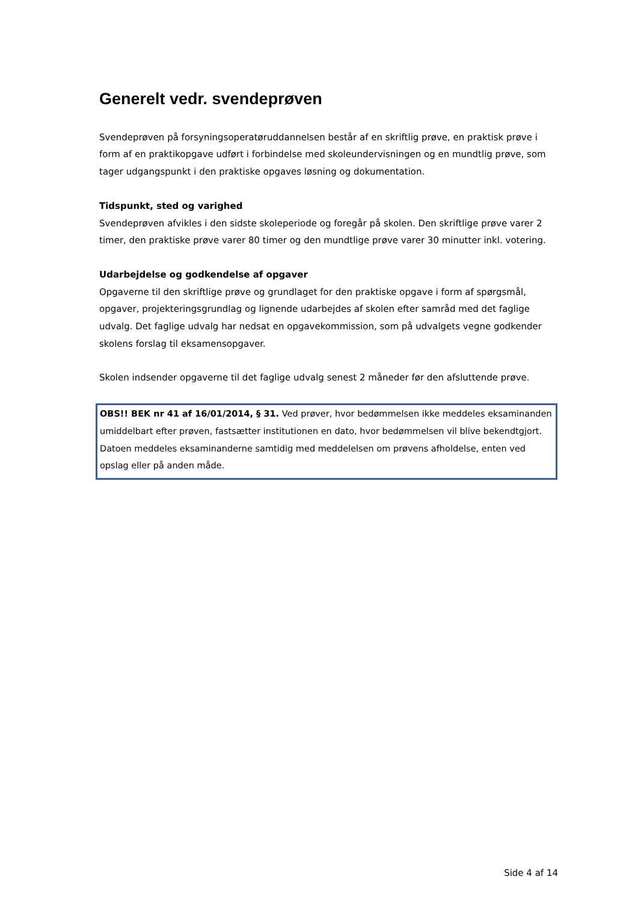Generelt vedr. svendeprøven
Svendeprøven på forsyningsoperatøruddannelsen består af en skriftlig prøve, en praktisk prøve i form af en praktikopgave udført i forbindelse med skoleundervisningen og en mundtlig prøve, som tager udgangspunkt i den praktiske opgaves løsning og dokumentation.
Tidspunkt, sted og varighed
Svendeprøven afvikles i den sidste skoleperiode og foregår på skolen. Den skriftlige prøve varer 2 timer, den praktiske prøve varer 80 timer og den mundtlige prøve varer 30 minutter inkl. votering.
Udarbejdelse og godkendelse af opgaver
Opgaverne til den skriftlige prøve og grundlaget for den praktiske opgave i form af spørgsmål, opgaver, projekteringsgrundlag og lignende udarbejdes af skolen efter samråd med det faglige udvalg. Det faglige udvalg har nedsat en opgavekommission, som på udvalgets vegne godkender skolens forslag til eksamensopgaver.
Skolen indsender opgaverne til det faglige udvalg senest 2 måneder før den afsluttende prøve.
OBS!! BEK nr 41 af 16/01/2014, § 31. Ved prøver, hvor bedømmelsen ikke meddeles eksaminanden umiddelbart efter prøven, fastsætter institutionen en dato, hvor bedømmelsen vil blive bekendtgjort. Datoen meddeles eksaminanderne samtidig med meddelelsen om prøvens afholdelse, enten ved opslag eller på anden måde.
Side 4 af 14